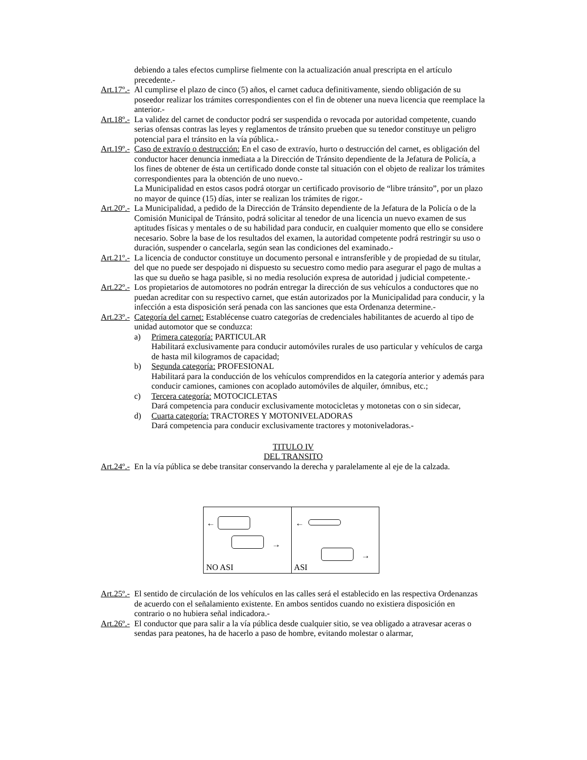debiendo a tales efectos cumplirse fielmente con la actualización anual prescripta en el artículo precedente.-
Art.17º.-
Al cumplirse el plazo de cinco (5) años, el carnet caduca definitivamente, siendo obligación de su poseedor realizar los trámites correspondientes con el fin de obtener una nueva licencia que reemplace la anterior.-
Art.18º.-
La validez del carnet de conductor podrá ser suspendida o revocada por autoridad competente, cuando serias ofensas contras las leyes y reglamentos de tránsito prueben que su tenedor constituye un peligro potencial para el tránsito en la vía pública.-
Art.19º.-
Caso de extravío o destrucción: En el caso de extravío, hurto o destrucción del carnet, es obligación del conductor hacer denuncia inmediata a la Dirección de Tránsito dependiente de la Jefatura de Policía, a los fines de obtener de ésta un certificado donde conste tal situación con el objeto de realizar los trámites correspondientes para la obtención de uno nuevo.-
La Municipalidad en estos casos podrá otorgar un certificado provisorio de “libre tránsito”, por un plazo no mayor de quince (15) días, inter se realizan los trámites de rigor.-
Art.20º.-
La Municipalidad, a pedido de la Dirección de Tránsito dependiente de la Jefatura de la Policía o de la Comisión Municipal de Tránsito, podrá solicitar al tenedor de una licencia un nuevo examen de sus aptitudes físicas y mentales o de su habilidad para conducir, en cualquier momento que ello se considere necesario. Sobre la base de los resultados del examen, la autoridad competente podrá restringir su uso o duración, suspender o cancelarla, según sean las condiciones del examinado.-
Art.21º.-
La licencia de conductor constituye un documento personal e intransferible y de propiedad de su titular, del que no puede ser despojado ni dispuesto su secuestro como medio para asegurar el pago de multas a las que su dueño se haga pasible, si no media resolución expresa de autoridad j judicial competente.-
Art.22º.-
Los propietarios de automotores no podrán entregar la dirección de sus vehículos a conductores que no puedan acreditar con su respectivo carnet, que están autorizados por la Municipalidad para conducir, y la infección a esta disposición será penada con las sanciones que esta Ordenanza determine.-
Art.23º.-
Categoría del carnet: Establécense cuatro categorías de credenciales habilitantes de acuerdo al tipo de unidad automotor que se conduzca:
a) Primera categoría: PARTICULAR
Habilitará exclusivamente para conducir automóviles rurales de uso particular y vehículos de carga de hasta mil kilogramos de capacidad;
b) Segunda categoría: PROFESIONAL
Habilitará para la conducción de los vehículos comprendidos en la categoría anterior y además para conducir camiones, camiones con acoplado automóviles de alquiler, ómnibus, etc.;
c) Tercera categoría: MOTOCICLETAS
Dará competencia para conducir exclusivamente motocicletas y motonetas con o sin sidecar,
d) Cuarta categoría: TRACTORES Y MOTONIVELADORAS
Dará competencia para conducir exclusivamente tractores y motoniveladoras.-
TITULO IV
DEL TRANSITO
Art.24º.-
En la vía pública se debe transitar conservando la derecha y paralelamente al eje de la calzada.
←
→
NO ASI
←
→
ASI
Art.25º.-
El sentido de circulación de los vehículos en las calles será el establecido en las respectiva Ordenanzas de acuerdo con el señalamiento existente. En ambos sentidos cuando no existiera disposición en contrario o no hubiera señal indicadora.-
Art.26º.-
El conductor que para salir a la vía pública desde cualquier sitio, se vea obligado a atravesar aceras o sendas para peatones, ha de hacerlo a paso de hombre, evitando molestar o alarmar,